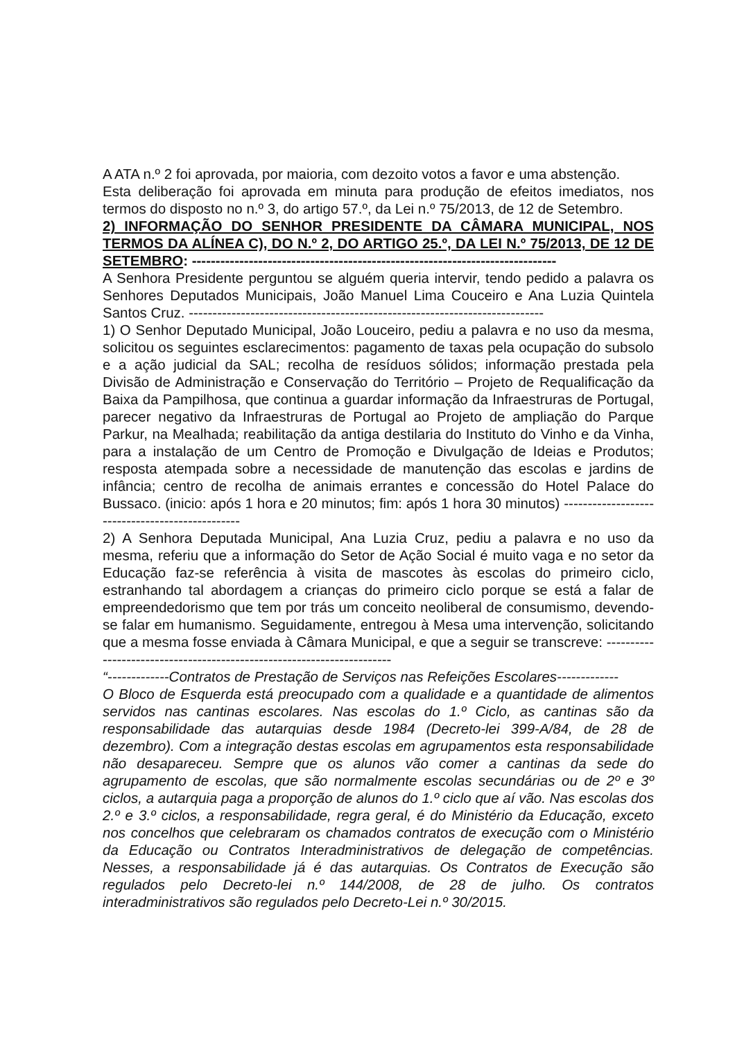A ATA n.º 2 foi aprovada, por maioria, com dezoito votos a favor e uma abstenção.
Esta deliberação foi aprovada em minuta para produção de efeitos imediatos, nos termos do disposto no n.º 3, do artigo 57.º, da Lei n.º 75/2013, de 12 de Setembro.
2) INFORMAÇÃO DO SENHOR PRESIDENTE DA CÂMARA MUNICIPAL, NOS TERMOS DA ALÍNEA C), DO N.º 2, DO ARTIGO 25.º, DA LEI N.º 75/2013, DE 12 DE SETEMBRO: -----------------------------------------------------------------------------
A Senhora Presidente perguntou se alguém queria intervir, tendo pedido a palavra os Senhores Deputados Municipais, João Manuel Lima Couceiro e Ana Luzia Quintela Santos Cruz. ---------------------------------------------------------------------------
1) O Senhor Deputado Municipal, João Louceiro, pediu a palavra e no uso da mesma, solicitou os seguintes esclarecimentos: pagamento de taxas pela ocupação do subsolo e a ação judicial da SAL; recolha de resíduos sólidos; informação prestada pela Divisão de Administração e Conservação do Território – Projeto de Requalificação da Baixa da Pampilhosa, que continua a guardar informação da Infraestruras de Portugal, parecer negativo da Infraestruras de Portugal ao Projeto de ampliação do Parque Parkur, na Mealhada; reabilitação da antiga destilaria do Instituto do Vinho e da Vinha, para a instalação de um Centro de Promoção e Divulgação de Ideias e Produtos; resposta atempada sobre a necessidade de manutenção das escolas e jardins de infância; centro de recolha de animais errantes e concessão do Hotel Palace do Bussaco. (inicio: após 1 hora e 20 minutos; fim: após 1 hora 30 minutos) ------------------------------------------------
2) A Senhora Deputada Municipal, Ana Luzia Cruz, pediu a palavra e no uso da mesma, referiu que a informação do Setor de Ação Social é muito vaga e no setor da Educação faz-se referência à visita de mascotes às escolas do primeiro ciclo, estranhando tal abordagem a crianças do primeiro ciclo porque se está a falar de empreendedorismo que tem por trás um conceito neoliberal de consumismo, devendo-se falar em humanismo. Seguidamente, entregou à Mesa uma intervenção, solicitando que a mesma fosse enviada à Câmara Municipal, e que a seguir se transcreve: -----------------------------------------------------------------------
“-------------Contratos de Prestação de Serviços nas Refeições Escolares-------------
O Bloco de Esquerda está preocupado com a qualidade e a quantidade de alimentos servidos nas cantinas escolares. Nas escolas do 1.º Ciclo, as cantinas são da responsabilidade das autarquias desde 1984 (Decreto-lei 399-A/84, de 28 de dezembro). Com a integração destas escolas em agrupamentos esta responsabilidade não desapareceu. Sempre que os alunos vão comer a cantinas da sede do agrupamento de escolas, que são normalmente escolas secundárias ou de 2º e 3º ciclos, a autarquia paga a proporção de alunos do 1.º ciclo que aí vão. Nas escolas dos 2.º e 3.º ciclos, a responsabilidade, regra geral, é do Ministério da Educação, exceto nos concelhos que celebraram os chamados contratos de execução com o Ministério da Educação ou Contratos Interadministrativos de delegação de competências. Nesses, a responsabilidade já é das autarquias. Os Contratos de Execução são regulados pelo Decreto-lei n.º 144/2008, de 28 de julho. Os contratos interadministrativos são regulados pelo Decreto-Lei n.º 30/2015.